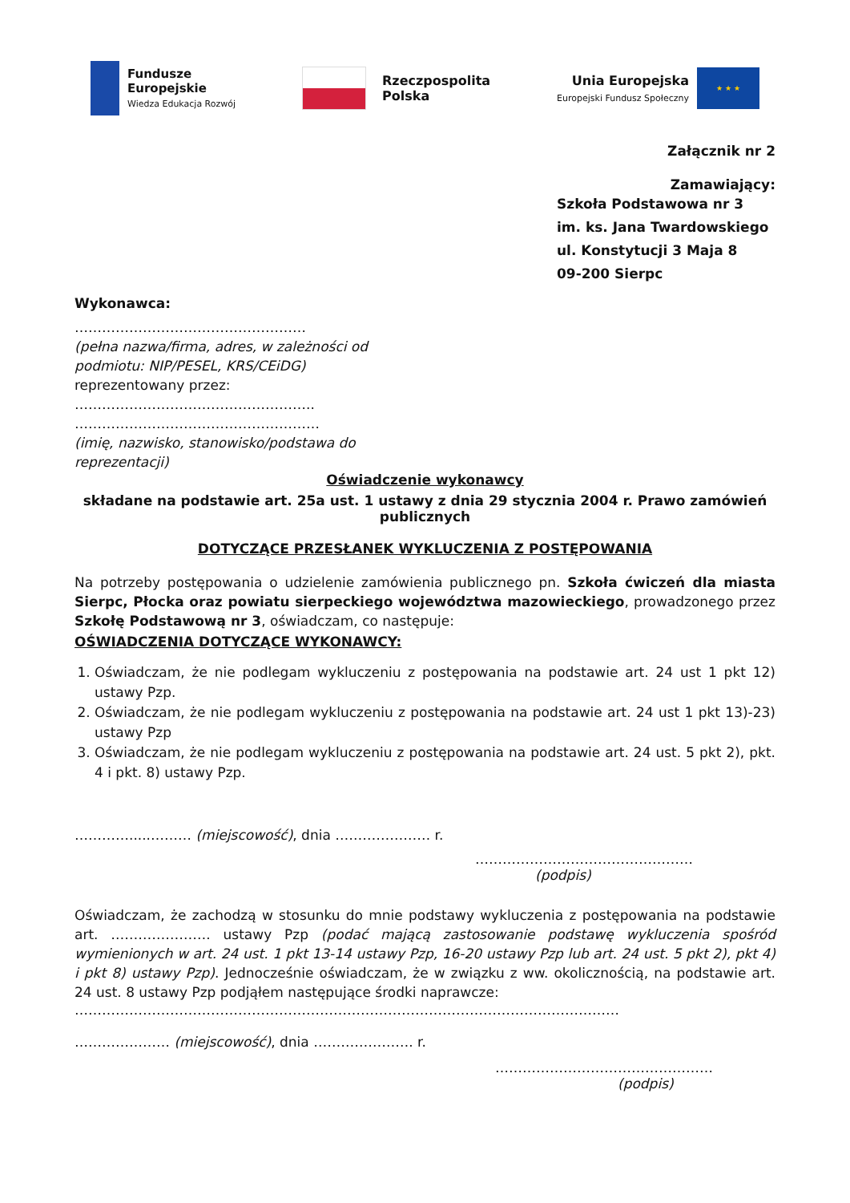Fundusze
Europejskie
Wiedza Edukacja Rozwój
Rzeczpospolita
Polska
Unia Europejska
Europejski Fundusz Społeczny
★ ★ ★
Załącznik nr 2
Zamawiający:
Szkoła Podstawowa nr 3
im. ks. Jana Twardowskiego
ul. Konstytucji 3 Maja 8
09-200 Sierpc
Wykonawca:
……………………………………………
(pełna nazwa/firma, adres, w zależności od podmiotu: NIP/PESEL, KRS/CEiDG)
reprezentowany przez:
……………………………………………..
………………………………………………
(imię, nazwisko, stanowisko/podstawa do reprezentacji)
Oświadczenie wykonawcy
składane na podstawie art. 25a ust. 1 ustawy z dnia 29 stycznia 2004 r. Prawo zamówień publicznych
DOTYCZĄCE PRZESŁANEK WYKLUCZENIA Z POSTĘPOWANIA
Na potrzeby postępowania o udzielenie zamówienia publicznego pn. Szkoła ćwiczeń dla miasta Sierpc, Płocka oraz powiatu sierpeckiego województwa mazowieckiego, prowadzonego przez Szkołę Podstawową nr 3, oświadczam, co następuje:
OŚWIADCZENIA DOTYCZĄCE WYKONAWCY:
1. Oświadczam, że nie podlegam wykluczeniu z postępowania na podstawie art. 24 ust 1 pkt 12) ustawy Pzp.
2. Oświadczam, że nie podlegam wykluczeniu z postępowania na podstawie art. 24 ust 1 pkt 13)-23) ustawy Pzp
3. Oświadczam, że nie podlegam wykluczeniu z postępowania na podstawie art. 24 ust. 5 pkt 2), pkt. 4 i pkt. 8) ustawy Pzp.
………….....……… (miejscowość), dnia ………………… r.
…………………………………………
(podpis)
Oświadczam, że zachodzą w stosunku do mnie podstawy wykluczenia z postępowania na podstawie art. …………………. ustawy Pzp (podać mającą zastosowanie podstawę wykluczenia spośród wymienionych w art. 24 ust. 1 pkt 13-14 ustawy Pzp, 16-20 ustawy Pzp lub art. 24 ust. 5 pkt 2), pkt 4) i pkt 8) ustawy Pzp). Jednocześnie oświadczam, że w związku z ww. okolicznością, na podstawie art. 24 ust. 8 ustawy Pzp podjąłem następujące środki naprawcze:
…………………………………………………………………………………………………………
………………… (miejscowość), dnia …………………. r.
…………………………………………
(podpis)